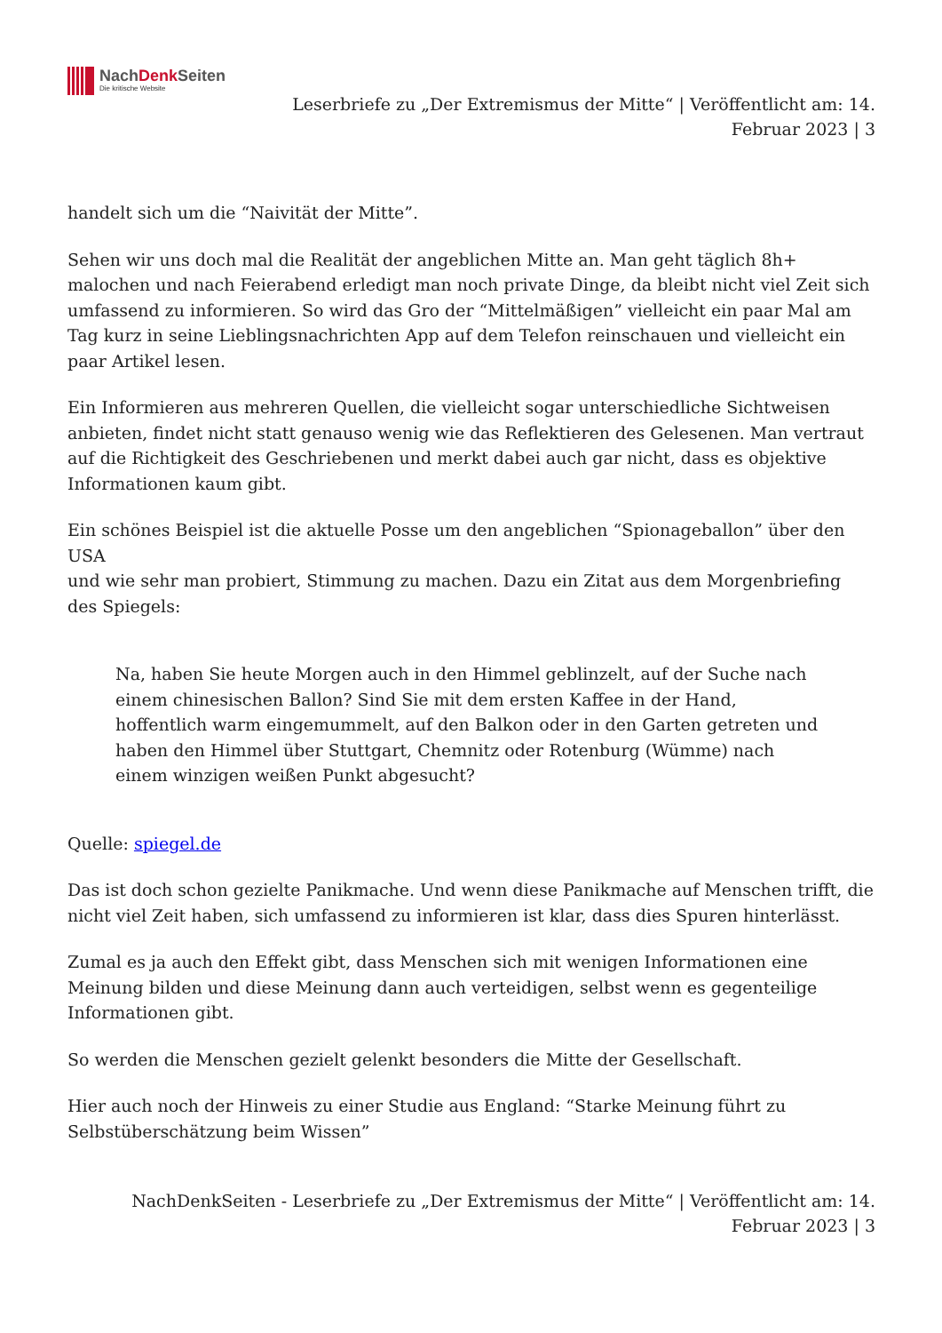NachDenk Seiten
Die kritische Website
Leserbriefe zu „Der Extremismus der Mitte“ | Veröffentlicht am: 14. Februar 2023 | 3
handelt sich um die “Naivität der Mitte”.
Sehen wir uns doch mal die Realität der angeblichen Mitte an. Man geht täglich 8h+ malochen und nach Feierabend erledigt man noch private Dinge, da bleibt nicht viel Zeit sich umfassend zu informieren. So wird das Gro der “Mittelmäßigen” vielleicht ein paar Mal am Tag kurz in seine Lieblingsnachrichten App auf dem Telefon reinschauen und vielleicht ein paar Artikel lesen.
Ein Informieren aus mehreren Quellen, die vielleicht sogar unterschiedliche Sichtweisen anbieten, findet nicht statt genauso wenig wie das Reflektieren des Gelesenen. Man vertraut auf die Richtigkeit des Geschriebenen und merkt dabei auch gar nicht, dass es objektive Informationen kaum gibt.
Ein schönes Beispiel ist die aktuelle Posse um den angeblichen “Spionageballon” über den USA
und wie sehr man probiert, Stimmung zu machen. Dazu ein Zitat aus dem Morgenbriefing des Spiegels:
Na, haben Sie heute Morgen auch in den Himmel geblinzelt, auf der Suche nach einem chinesischen Ballon? Sind Sie mit dem ersten Kaffee in der Hand, hoffentlich warm eingemummelt, auf den Balkon oder in den Garten getreten und haben den Himmel über Stuttgart, Chemnitz oder Rotenburg (Wümme) nach einem winzigen weißen Punkt abgesucht?
Quelle: spiegel.de
Das ist doch schon gezielte Panikmache. Und wenn diese Panikmache auf Menschen trifft, die nicht viel Zeit haben, sich umfassend zu informieren ist klar, dass dies Spuren hinterlässt.
Zumal es ja auch den Effekt gibt, dass Menschen sich mit wenigen Informationen eine Meinung bilden und diese Meinung dann auch verteidigen, selbst wenn es gegenteilige Informationen gibt.
So werden die Menschen gezielt gelenkt besonders die Mitte der Gesellschaft.
Hier auch noch der Hinweis zu einer Studie aus England: “Starke Meinung führt zu Selbstüberschätzung beim Wissen”
NachDenkSeiten - Leserbriefe zu „Der Extremismus der Mitte“ | Veröffentlicht am: 14. Februar 2023 | 3